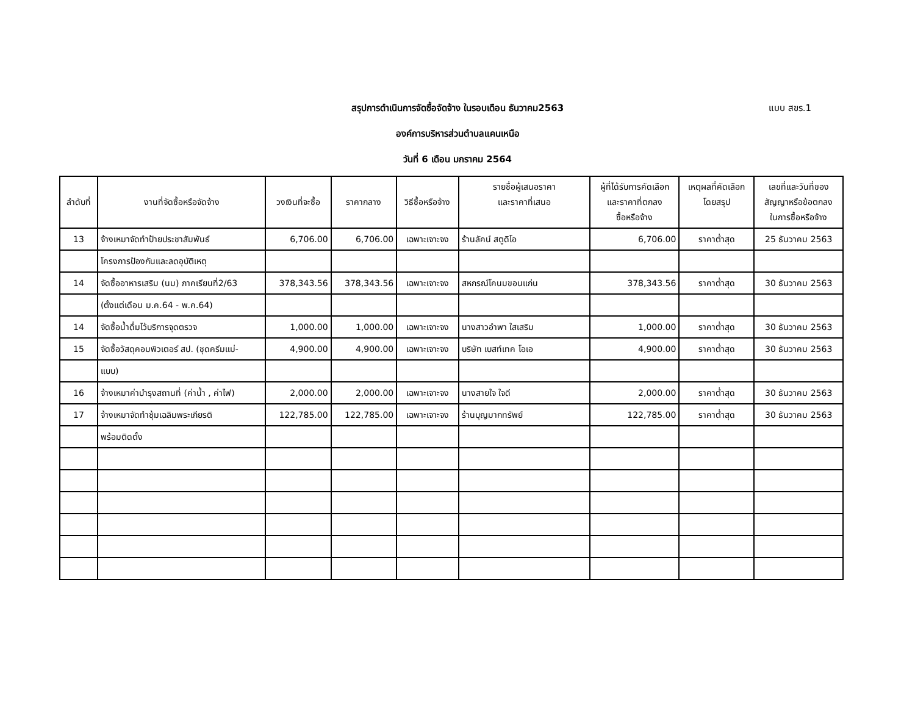สรุปการดำเนินการจัดซื้อจัดจ้าง ในรอบเดือน ธันวาคม2563 แบบ สขร.1
องค์การบริหารส่วนตำบลแคนเหนือ
วันที่ 6 เดือน มกราคม 2564
| ลำดับที่ | งานที่จัดซื้อหรือจัดจ้าง | วงเงินที่จะซื้อ | ราคากลาง | วิธีซื้อหรือจ้าง | รายชื่อผู้เสนอราคา และราคาที่เสนอ | ผู้ที่ได้รับการคัดเลือก และราคาที่ตกลง ซื้อหรือจ้าง | เหตุผลที่คัดเลือก โดยสรุป | เลขที่และวันที่ของ สัญญาหรือข้อตกลง ในการซื้อหรือจ้าง |
| --- | --- | --- | --- | --- | --- | --- | --- | --- |
| 13 | จ้างเหมาจัดทำป้ายประชาสัมพันธ์ | 6,706.00 | 6,706.00 | เฉพาะเจาะจง | ร้านลัคน์ สตูดิโอ | 6,706.00 | ราคาต่ำสุด | 25 ธันวาคม 2563 |
| | โครงการป้องกันและลดอุบัติเหตุ | | | | | | | |
| 14 | จัดซื้ออาหารเสริม (นม) ภาคเรียนที่2/63 | 378,343.56 | 378,343.56 | เฉพาะเจาะจง | สหกรณ์โคนมขอนแก่น | 378,343.56 | ราคาต่ำสุด | 30 ธันวาคม 2563 |
| | (ตั้งแต่เดือน ม.ค.64 - พ.ค.64) | | | | | | | |
| 14 | จัดซื้อน้ำดื่มไว้บริการจุดตรวจ | 1,000.00 | 1,000.00 | เฉพาะเจาะจง | นางสาวอำพา ใสเสริม | 1,000.00 | ราคาต่ำสุด | 30 ธันวาคม 2563 |
| 15 | จัดซื้อวัสดุคอมพิวเตอร์ สป. (ชุดครีมแม่- | 4,900.00 | 4,900.00 | เฉพาะเจาะจง | บริษัท เบสท์เทค โอเอ | 4,900.00 | ราคาต่ำสุด | 30 ธันวาคม 2563 |
| | แบบ) | | | | | | | |
| 16 | จ้างเหมาค่าบำรุงสถานที่ (ค่าน้ำ , ค่าไฟ) | 2,000.00 | 2,000.00 | เฉพาะเจาะจง | นางสายใจ ใจดี | 2,000.00 | ราคาต่ำสุด | 30 ธันวาคม 2563 |
| 17 | จ้างเหมาจัดทำซุ้มเฉลิมพระเกียรติ | 122,785.00 | 122,785.00 | เฉพาะเจาะจง | ร้านบุญมากทรัพย์ | 122,785.00 | ราคาต่ำสุด | 30 ธันวาคม 2563 |
| | พร้อมติดตั้ง | | | | | | | |